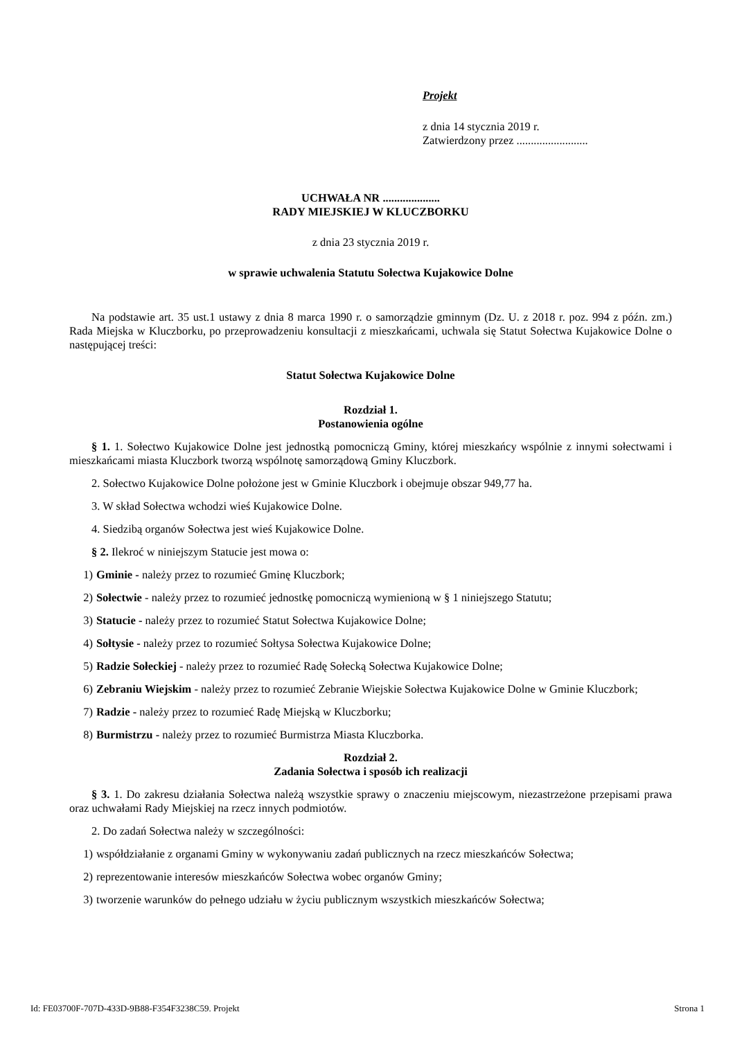Projekt
z dnia 14 stycznia 2019 r.
Zatwierdzony przez .........................
UCHWAŁA NR ....................
RADY MIEJSKIEJ W KLUCZBORKU
z dnia 23 stycznia 2019 r.
w sprawie uchwalenia Statutu Sołectwa Kujakowice Dolne
Na podstawie art. 35 ust.1 ustawy z dnia 8 marca 1990 r. o samorządzie gminnym (Dz. U. z 2018 r. poz. 994 z późn. zm.) Rada Miejska w Kluczborku, po przeprowadzeniu konsultacji z mieszkańcami, uchwala się Statut Sołectwa Kujakowice Dolne o następującej treści:
Statut Sołectwa Kujakowice Dolne
Rozdział 1.
Postanowienia ogólne
§ 1. 1. Sołectwo Kujakowice Dolne jest jednostką pomocniczą Gminy, której mieszkańcy wspólnie z innymi sołectwami i mieszkańcami miasta Kluczbork tworzą wspólnotę samorządową Gminy Kluczbork.
2. Sołectwo Kujakowice Dolne położone jest w Gminie Kluczbork i obejmuje obszar 949,77 ha.
3. W skład Sołectwa wchodzi wieś Kujakowice Dolne.
4. Siedzibą organów Sołectwa jest wieś Kujakowice Dolne.
§ 2. Ilekroć w niniejszym Statucie jest mowa o:
1) Gminie - należy przez to rozumieć Gminę Kluczbork;
2) Sołectwie - należy przez to rozumieć jednostkę pomocniczą wymienioną w § 1 niniejszego Statutu;
3) Statucie - należy przez to rozumieć Statut Sołectwa Kujakowice Dolne;
4) Sołtysie - należy przez to rozumieć Sołtysa Sołectwa Kujakowice Dolne;
5) Radzie Sołeckiej - należy przez to rozumieć Radę Sołecką Sołectwa Kujakowice Dolne;
6) Zebraniu Wiejskim - należy przez to rozumieć Zebranie Wiejskie Sołectwa Kujakowice Dolne w Gminie Kluczbork;
7) Radzie - należy przez to rozumieć Radę Miejską w Kluczborku;
8) Burmistrzu - należy przez to rozumieć Burmistrza Miasta Kluczborka.
Rozdział 2.
Zadania Sołectwa i sposób ich realizacji
§ 3. 1. Do zakresu działania Sołectwa należą wszystkie sprawy o znaczeniu miejscowym, niezastrzeżone przepisami prawa oraz uchwałami Rady Miejskiej na rzecz innych podmiotów.
2. Do zadań Sołectwa należy w szczególności:
1) współdziałanie z organami Gminy w wykonywaniu zadań publicznych na rzecz mieszkańców Sołectwa;
2) reprezentowanie interesów mieszkańców Sołectwa wobec organów Gminy;
3) tworzenie warunków do pełnego udziału w życiu publicznym wszystkich mieszkańców Sołectwa;
Id: FE03700F-707D-433D-9B88-F354F3238C59. Projekt Strona 1